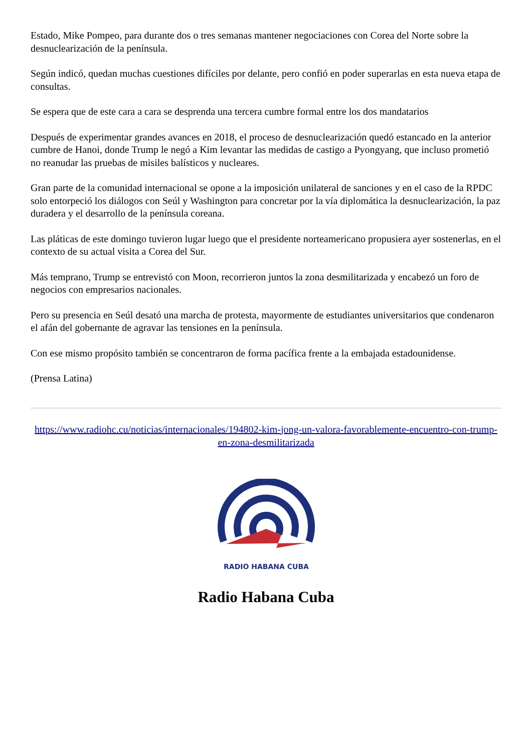Estado, Mike Pompeo, para durante dos o tres semanas mantener negociaciones con Corea del Norte sobre la desnuclearización de la península.
Según indicó, quedan muchas cuestiones difíciles por delante, pero confió en poder superarlas en esta nueva etapa de consultas.
Se espera que de este cara a cara se desprenda una tercera cumbre formal entre los dos mandatarios
Después de experimentar grandes avances en 2018, el proceso de desnuclearización quedó estancado en la anterior cumbre de Hanoi, donde Trump le negó a Kim levantar las medidas de castigo a Pyongyang, que incluso prometió no reanudar las pruebas de misiles balísticos y nucleares.
Gran parte de la comunidad internacional se opone a la imposición unilateral de sanciones y en el caso de la RPDC solo entorpeció los diálogos con Seúl y Washington para concretar por la vía diplomática la desnuclearización, la paz duradera y el desarrollo de la península coreana.
Las pláticas de este domingo tuvieron lugar luego que el presidente norteamericano propusiera ayer sostenerlas, en el contexto de su actual visita a Corea del Sur.
Más temprano, Trump se entrevistó con Moon, recorrieron juntos la zona desmilitarizada y encabezó un foro de negocios con empresarios nacionales.
Pero su presencia en Seúl desató una marcha de protesta, mayormente de estudiantes universitarios que condenaron el afán del gobernante de agravar las tensiones en la península.
Con ese mismo propósito también se concentraron de forma pacífica frente a la embajada estadounidense.
(Prensa Latina)
https://www.radiohc.cu/noticias/internacionales/194802-kim-jong-un-valora-favorablemente-encuentro-con-trump-en-zona-desmilitarizada
RADIO HABANA CUBA
Radio Habana Cuba